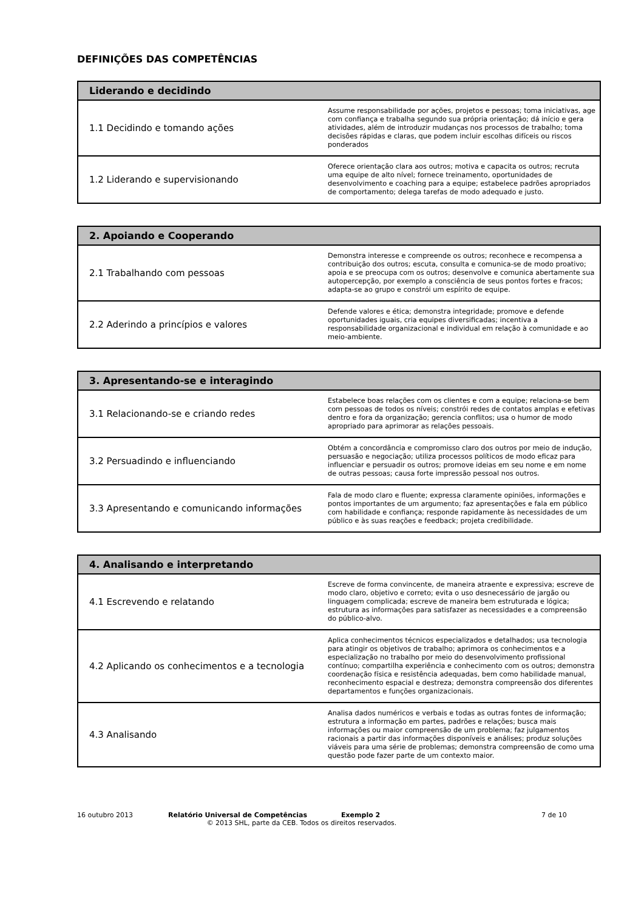DEFINIÇÕES DAS COMPETÊNCIAS
| Liderando e decidindo | |
| --- | --- |
| 1.1 Decidindo e tomando ações | Assume responsabilidade por ações, projetos e pessoas; toma iniciativas, age com confiança e trabalha segundo sua própria orientação; dá início e gera atividades, além de introduzir mudanças nos processos de trabalho; toma decisões rápidas e claras, que podem incluir escolhas difíceis ou riscos ponderados |
| 1.2 Liderando e supervisionando | Oferece orientação clara aos outros; motiva e capacita os outros; recruta uma equipe de alto nível; fornece treinamento, oportunidades de desenvolvimento e coaching para a equipe; estabelece padrões apropriados de comportamento; delega tarefas de modo adequado e justo. |
| 2. Apoiando e Cooperando | |
| --- | --- |
| 2.1 Trabalhando com pessoas | Demonstra interesse e compreende os outros; reconhece e recompensa a contribuição dos outros; escuta, consulta e comunica-se de modo proativo; apoia e se preocupa com os outros; desenvolve e comunica abertamente sua autopercepção, por exemplo a consciência de seus pontos fortes e fracos; adapta-se ao grupo e constrói um espírito de equipe. |
| 2.2 Aderindo a princípios e valores | Defende valores e ética; demonstra integridade; promove e defende oportunidades iguais, cria equipes diversificadas; incentiva a responsabilidade organizacional e individual em relação à comunidade e ao meio-ambiente. |
| 3. Apresentando-se e interagindo | |
| --- | --- |
| 3.1 Relacionando-se e criando redes | Estabelece boas relações com os clientes e com a equipe; relaciona-se bem com pessoas de todos os níveis; constrói redes de contatos amplas e efetivas dentro e fora da organização; gerencia conflitos; usa o humor de modo apropriado para aprimorar as relações pessoais. |
| 3.2 Persuadindo e influenciando | Obtém a concordância e compromisso claro dos outros por meio de indução, persuasão e negociação; utiliza processos políticos de modo eficaz para influenciar e persuadir os outros; promove ideias em seu nome e em nome de outras pessoas; causa forte impressão pessoal nos outros. |
| 3.3 Apresentando e comunicando informações | Fala de modo claro e fluente; expressa claramente opiniões, informações e pontos importantes de um argumento; faz apresentações e fala em público com habilidade e confiança; responde rapidamente às necessidades de um público e às suas reações e feedback; projeta credibilidade. |
| 4. Analisando e interpretando | |
| --- | --- |
| 4.1 Escrevendo e relatando | Escreve de forma convincente, de maneira atraente e expressiva; escreve de modo claro, objetivo e correto; evita o uso desnecessário de jargão ou linguagem complicada; escreve de maneira bem estruturada e lógica; estrutura as informações para satisfazer as necessidades e a compreensão do público-alvo. |
| 4.2 Aplicando os conhecimentos e a tecnologia | Aplica conhecimentos técnicos especializados e detalhados; usa tecnologia para atingir os objetivos de trabalho; aprimora os conhecimentos e a especialização no trabalho por meio do desenvolvimento profissional contínuo; compartilha experiência e conhecimento com os outros; demonstra coordenação física e resistência adequadas, bem como habilidade manual, reconhecimento espacial e destreza; demonstra compreensão dos diferentes departamentos e funções organizacionais. |
| 4.3 Analisando | Analisa dados numéricos e verbais e todas as outras fontes de informação; estrutura a informação em partes, padrões e relações; busca mais informações ou maior compreensão de um problema; faz julgamentos racionais a partir das informações disponíveis e análises; produz soluções viáveis para uma série de problemas; demonstra compreensão de como uma questão pode fazer parte de um contexto maior. |
16 outubro 2013 Relatório Universal de Competências Exemplo 2 7 de 10
© 2013 SHL, parte da CEB. Todos os direitos reservados.